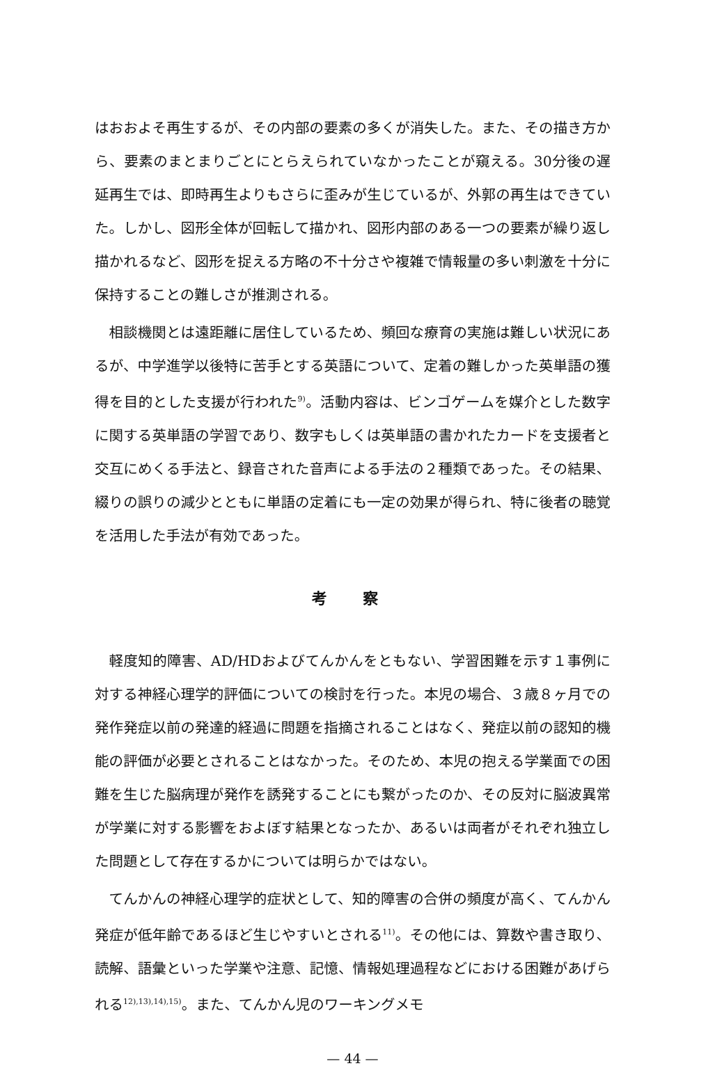はおおよそ再生するが、その内部の要素の多くが消失した。また、その描き方から、要素のまとまりごとにとらえられていなかったことが窺える。30分後の遅延再生では、即時再生よりもさらに歪みが生じているが、外郭の再生はできていた。しかし、図形全体が回転して描かれ、図形内部のある一つの要素が繰り返し描かれるなど、図形を捉える方略の不十分さや複雑で情報量の多い刺激を十分に保持することの難しさが推測される。
相談機関とは遠距離に居住しているため、頻回な療育の実施は難しい状況にあるが、中学進学以後特に苦手とする英語について、定着の難しかった英単語の獲得を目的とした支援が行われた<sup>9)</sup>。活動内容は、ビンゴゲームを媒介とした数字に関する英単語の学習であり、数字もしくは英単語の書かれたカードを支援者と交互にめくる手法と、録音された音声による手法の２種類であった。その結果、綴りの誤りの減少とともに単語の定着にも一定の効果が得られ、特に後者の聴覚を活用した手法が有効であった。
考 察
軽度知的障害、AD/HDおよびてんかんをともない、学習困難を示す１事例に対する神経心理学的評価についての検討を行った。本児の場合、３歳８ヶ月での発作発症以前の発達的経過に問題を指摘されることはなく、発症以前の認知的機能の評価が必要とされることはなかった。そのため、本児の抱える学業面での困難を生じた脳病理が発作を誘発することにも繋がったのか、その反対に脳波異常が学業に対する影響をおよぼす結果となったか、あるいは両者がそれぞれ独立した問題として存在するかについては明らかではない。
てんかんの神経心理学的症状として、知的障害の合併の頻度が高く、てんかん発症が低年齢であるほど生じやすいとされる<sup>11)</sup>。その他には、算数や書き取り、読解、語彙といった学業や注意、記憶、情報処理過程などにおける困難があげられる<sup>12),13),14),15)</sup>。また、てんかん児のワーキングメモ
— 44 —